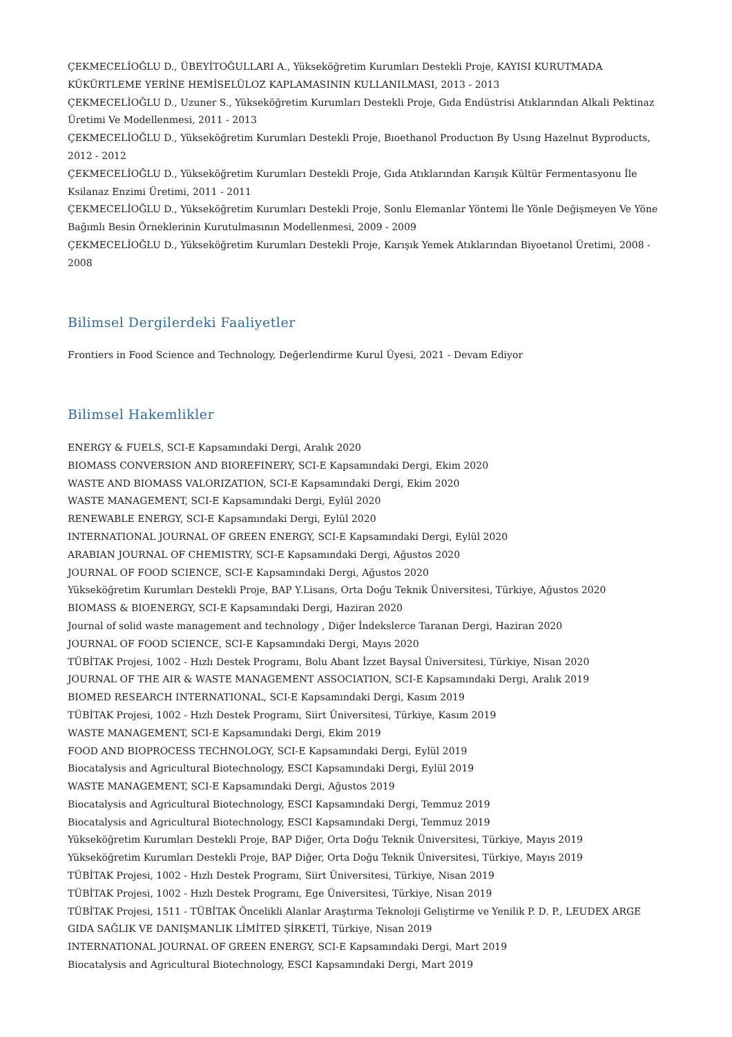ÇEKMECELİOĞLU D., ÜBEYİTOĞULLARI A., Yükseköğretim Kurumları Destekli Proje, KAYISI KURUTMADA KÜKÜRTLEME YERİNE HEMİSELÜLOZ KAPLAMASININ KULLANILMASI, 2013 - 2013
ÇEKMECELİOĞLU D., Uzuner S., Yükseköğretim Kurumları Destekli Proje, Gıda Endüstrisi Atıklarından Alkali Pektinaz Üretimi Ve Modellenmesi, 2011 - 2013
ÇEKMECELİOĞLU D., Yükseköğretim Kurumları Destekli Proje, Bıoethanol Productıon By Usıng Hazelnut Byproducts, 2012 - 2012
ÇEKMECELİOĞLU D., Yükseköğretim Kurumları Destekli Proje, Gıda Atıklarından Karışık Kültür Fermentasyonu İle Ksilanaz Enzimi Üretimi, 2011 - 2011
ÇEKMECELİOĞLU D., Yükseköğretim Kurumları Destekli Proje, Sonlu Elemanlar Yöntemi İle Yönle Değişmeyen Ve Yöne Bağımlı Besin Örneklerinin Kurutulmasının Modellenmesi, 2009 - 2009
ÇEKMECELİOĞLU D., Yükseköğretim Kurumları Destekli Proje, Karışık Yemek Atıklarından Biyoetanol Üretimi, 2008 - 2008
Bilimsel Dergilerdeki Faaliyetler
Frontiers in Food Science and Technology, Değerlendirme Kurul Üyesi, 2021 - Devam Ediyor
Bilimsel Hakemlikler
ENERGY & FUELS, SCI-E Kapsamındaki Dergi, Aralık 2020
BIOMASS CONVERSION AND BIOREFINERY, SCI-E Kapsamındaki Dergi, Ekim 2020
WASTE AND BIOMASS VALORIZATION, SCI-E Kapsamındaki Dergi, Ekim 2020
WASTE MANAGEMENT, SCI-E Kapsamındaki Dergi, Eylül 2020
RENEWABLE ENERGY, SCI-E Kapsamındaki Dergi, Eylül 2020
INTERNATIONAL JOURNAL OF GREEN ENERGY, SCI-E Kapsamındaki Dergi, Eylül 2020
ARABIAN JOURNAL OF CHEMISTRY, SCI-E Kapsamındaki Dergi, Ağustos 2020
JOURNAL OF FOOD SCIENCE, SCI-E Kapsamındaki Dergi, Ağustos 2020
Yükseköğretim Kurumları Destekli Proje, BAP Y.Lisans, Orta Doğu Teknik Üniversitesi, Türkiye, Ağustos 2020
BIOMASS & BIOENERGY, SCI-E Kapsamındaki Dergi, Haziran 2020
Journal of solid waste management and technology , Diğer İndekslerce Taranan Dergi, Haziran 2020
JOURNAL OF FOOD SCIENCE, SCI-E Kapsamındaki Dergi, Mayıs 2020
TÜBİTAK Projesi, 1002 - Hızlı Destek Programı, Bolu Abant İzzet Baysal Üniversitesi, Türkiye, Nisan 2020
JOURNAL OF THE AIR & WASTE MANAGEMENT ASSOCIATION, SCI-E Kapsamındaki Dergi, Aralık 2019
BIOMED RESEARCH INTERNATIONAL, SCI-E Kapsamındaki Dergi, Kasım 2019
TÜBİTAK Projesi, 1002 - Hızlı Destek Programı, Siirt Üniversitesi, Türkiye, Kasım 2019
WASTE MANAGEMENT, SCI-E Kapsamındaki Dergi, Ekim 2019
FOOD AND BIOPROCESS TECHNOLOGY, SCI-E Kapsamındaki Dergi, Eylül 2019
Biocatalysis and Agricultural Biotechnology, ESCI Kapsamındaki Dergi, Eylül 2019
WASTE MANAGEMENT, SCI-E Kapsamındaki Dergi, Ağustos 2019
Biocatalysis and Agricultural Biotechnology, ESCI Kapsamındaki Dergi, Temmuz 2019
Biocatalysis and Agricultural Biotechnology, ESCI Kapsamındaki Dergi, Temmuz 2019
Yükseköğretim Kurumları Destekli Proje, BAP Diğer, Orta Doğu Teknik Üniversitesi, Türkiye, Mayıs 2019
Yükseköğretim Kurumları Destekli Proje, BAP Diğer, Orta Doğu Teknik Üniversitesi, Türkiye, Mayıs 2019
TÜBİTAK Projesi, 1002 - Hızlı Destek Programı, Siirt Üniversitesi, Türkiye, Nisan 2019
TÜBİTAK Projesi, 1002 - Hızlı Destek Programı, Ege Üniversitesi, Türkiye, Nisan 2019
TÜBİTAK Projesi, 1511 - TÜBİTAK Öncelikli Alanlar Araştırma Teknoloji Geliştirme ve Yenilik P. D. P., LEUDEX ARGE GIDA SAĞLIK VE DANIŞMANLIK LİMİTED ŞİRKETİ, Türkiye, Nisan 2019
INTERNATIONAL JOURNAL OF GREEN ENERGY, SCI-E Kapsamındaki Dergi, Mart 2019
Biocatalysis and Agricultural Biotechnology, ESCI Kapsamındaki Dergi, Mart 2019